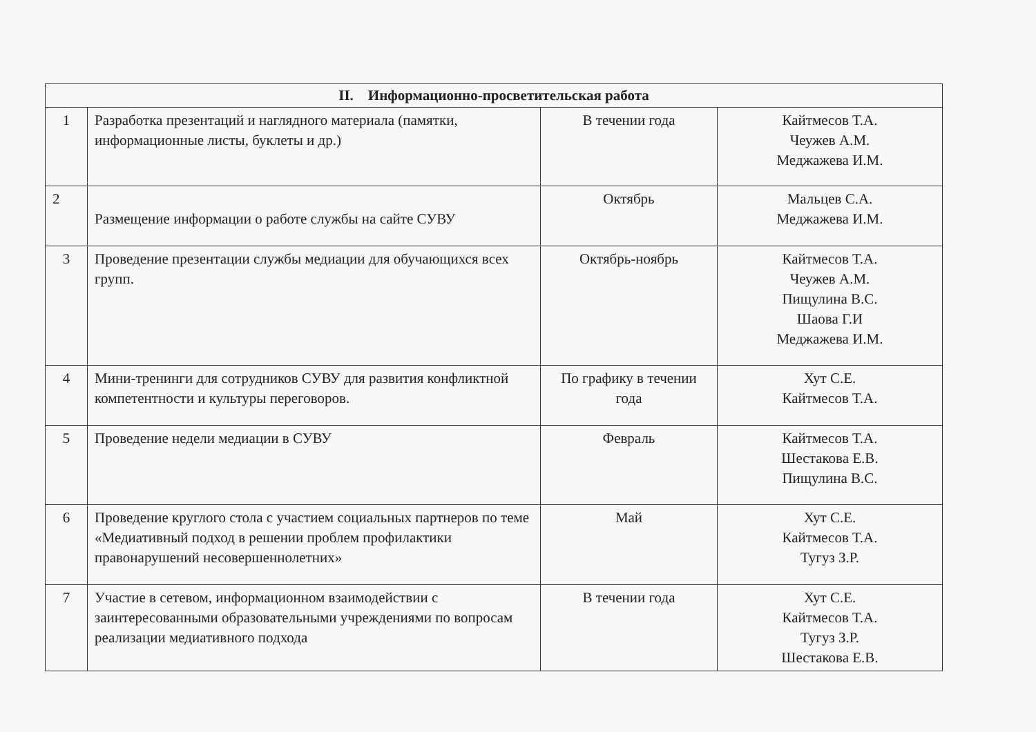| II. Информационно-просветительская работа | | | |
| --- | --- | --- | --- |
| 1 | Разработка презентаций и наглядного материала (памятки, информационные листы, буклеты и др.) | В течении года | Кайтмесов Т.А. Чеужев А.М. Меджажева И.М. |
| 2 | Размещение информации о работе службы на сайте СУВУ | Октябрь | Мальцев С.А. Меджажева И.М. |
| 3 | Проведение презентации службы медиации для обучающихся всех групп. | Октябрь-ноябрь | Кайтмесов Т.А. Чеужев А.М. Пищулина В.С. Шаова Г.И Меджажева И.М. |
| 4 | Мини-тренинги для сотрудников СУВУ для развития конфликтной компетентности и культуры переговоров. | По графику в течении года | Хут С.Е. Кайтмесов Т.А. |
| 5 | Проведение недели медиации в СУВУ | Февраль | Кайтмесов Т.А. Шестакова Е.В. Пищулина В.С. |
| 6 | Проведение круглого стола с участием социальных партнеров по теме «Медиативный подход в решении проблем профилактики правонарушений несовершеннолетних» | Май | Хут С.Е. Кайтмесов Т.А. Тугуз З.Р. |
| 7 | Участие в сетевом, информационном взаимодействии с заинтересованными образовательными учреждениями по вопросам реализации медиативного подхода | В течении года | Хут С.Е. Кайтмесов Т.А. Тугуз З.Р. Шестакова Е.В. |